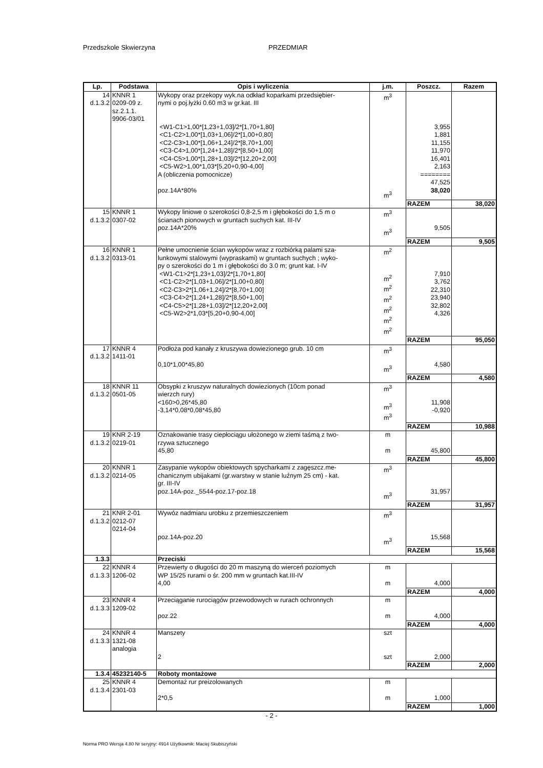Przedszkole Skwierzyna PRZEDMIAR
| Lp. | Podstawa | Opis i wyliczenia | j.m. | Poszcz. | Razem |
| --- | --- | --- | --- | --- | --- |
| 14 d.1.3.2 | KNNR 1 0209-09 z. sz.2.1.1. 9906-03/01 | Wykopy oraz przekopy wyk.na odkład koparkami przedsiębier- nymi o poj.łyżki 0.60 m3 w gr.kat. III <W1-C1>1,00*[1,23+1,03]/2*[1,70+1,80] <C1-C2>1,00*[1,03+1,06]/2*[1,00+0,80] <C2-C3>1,00*[1,06+1,24]/2*[8,70+1,00] <C3-C4>1,00*[1,24+1,28]/2*[8,50+1,00] <C4-C5>1,00*[1,28+1,03]/2*[12,20+2,00] <C5-W2>1,00*1,03*[5,20+0,90-4,00] A (obliczenia pomocnicze) poz.14A*80% | m<sup>3</sup> m<sup>3</sup> | 3,955 1,881 11,155 11,970 16,401 2,163 ======== 47,525 38,020 | |
| | | | | RAZEM | 38,020 |
| 15 d.1.3.2 | KNNR 1 0307-02 | Wykopy liniowe o szerokości 0,8-2,5 m i głębokości do 1,5 m o ścianach pionowych w gruntach suchych kat. III-IV poz.14A*20% | m<sup>3</sup> m<sup>3</sup> | 9,505 | |
| | | | | RAZEM | 9,505 |
| 16 d.1.3.2 | KNNR 1 0313-01 | Pełne umocnienie ścian wykopów wraz z rozbiórką palami sza- lunkowymi stalowymi (wypraskami) w gruntach suchych ; wyko- py o szerokości do 1 m i głębokości do 3.0 m; grunt kat. I-IV <W1-C1>2*[1,23+1,03]/2*[1,70+1,80] <C1-C2>2*[1,03+1,06]/2*[1,00+0,80] <C2-C3>2*[1,06+1,24]/2*[8,70+1,00] <C3-C4>2*[1,24+1,28]/2*[8,50+1,00] <C4-C5>2*[1,28+1,03]/2*[12,20+2,00] <C5-W2>2*1,03*[5,20+0,90-4,00] | m<sup>2</sup> m<sup>2</sup> m<sup>2</sup> m<sup>2</sup> m<sup>2</sup> m<sup>2</sup> m<sup>2</sup> | 7,910 3,762 22,310 23,940 32,802 4,326 | |
| | | | | RAZEM | 95,050 |
| 17 d.1.3.2 | KNNR 4 1411-01 | Podłoża pod kanały z kruszywa dowiezionego grub. 10 cm 0,10*1,00*45,80 | m<sup>3</sup> m<sup>3</sup> | 4,580 | |
| | | | | RAZEM | 4,580 |
| 18 d.1.3.2 | KNNR 11 0501-05 | Obsypki z kruszyw naturalnych dowiezionych (10cm ponad wierzch rury) <160>0,26*45,80 -3,14*0,08*0,08*45,80 | m<sup>3</sup> m<sup>3</sup> m<sup>3</sup> | 11,908 -0,920 | |
| | | | | RAZEM | 10,988 |
| 19 d.1.3.2 | KNR 2-19 0219-01 | Oznakowanie trasy ciepłociągu ułożonego w ziemi taśmą z two- rzywa sztucznego 45,80 | m m | 45,800 | |
| | | | | RAZEM | 45,800 |
| 20 d.1.3.2 | KNNR 1 0214-05 | Zasypanie wykopów obiektowych spycharkami z zagęszcz.me- chanicznym ubijakami (gr.warstwy w stanie luźnym 25 cm) - kat. gr. III-IV poz.14A-poz._5544-poz.17-poz.18 | m<sup>3</sup> m<sup>3</sup> | 31,957 | |
| | | | | RAZEM | 31,957 |
| 21 d.1.3.2 | KNR 2-01 0212-07 0214-04 | Wywóz nadmiaru urobku z przemieszczeniem poz.14A-poz.20 | m<sup>3</sup> m<sup>3</sup> | 15,568 | |
| | | | | RAZEM | 15,568 |
| 1.3.3 | | Przeciski | | | |
| 22 d.1.3.3 | KNNR 4 1206-02 | Przewierty o długości do 20 m maszyną do wierceń poziomych WP 15/25 rurami o śr. 200 mm w gruntach kat.III-IV 4,00 | m m | 4,000 | |
| | | | | RAZEM | 4,000 |
| 23 d.1.3.3 | KNNR 4 1209-02 | Przeciąganie rurociągów przewodowych w rurach ochronnych poz.22 | m m | 4,000 | |
| | | | | RAZEM | 4,000 |
| 24 d.1.3.3 | KNNR 4 1321-08 analogia | Manszety 2 | szt szt | 2,000 | |
| | | | | RAZEM | 2,000 |
| 1.3.4 | 45232140-5 | Roboty montażowe | | | |
| 25 d.1.3.4 | KNNR 4 2301-03 | Demontaż rur preizolowanych 2*0,5 | m m | 1,000 | |
| | | | | RAZEM | 1,000 |
- 2 -
Norma PRO Wersja 4.80 Nr seryjny: 4914 Użytkownik: Maciej Skubiszyński